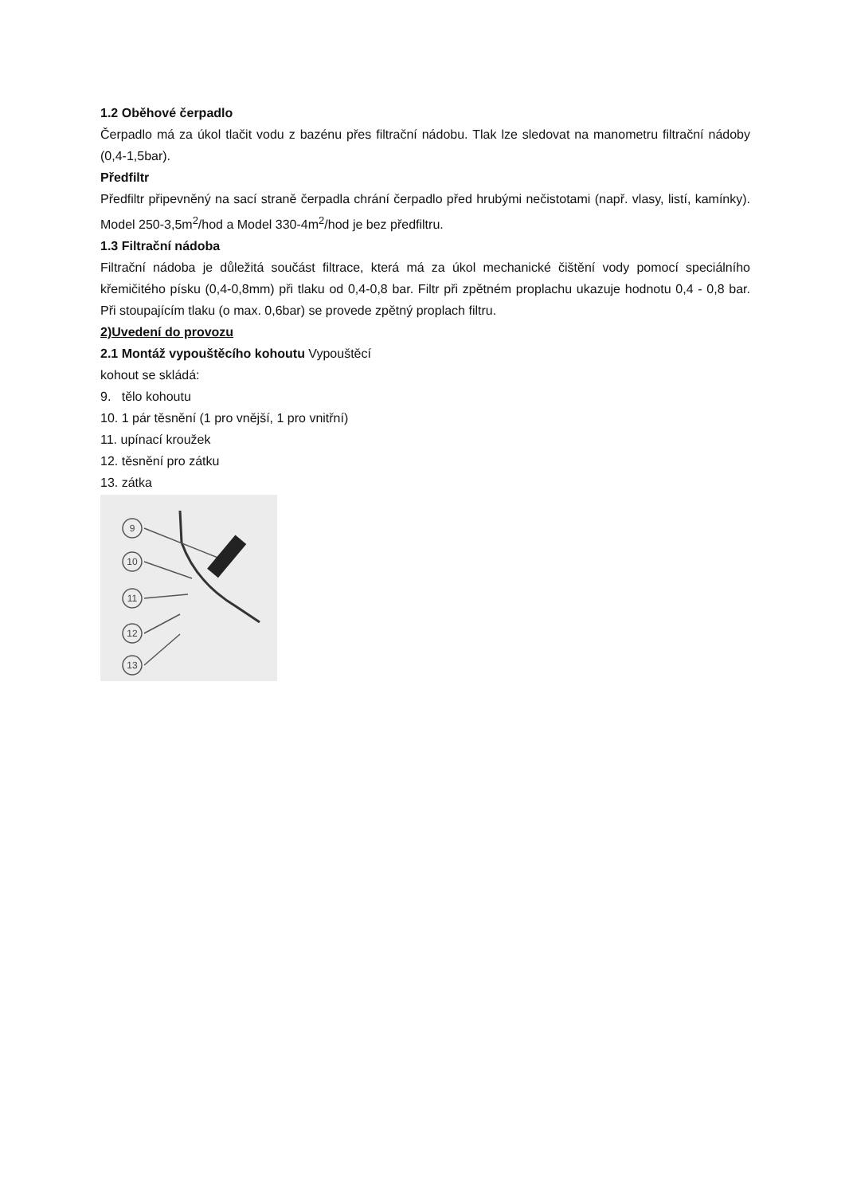1.2 Oběhové čerpadlo
Čerpadlo má za úkol tlačit vodu z bazénu přes filtrační nádobu. Tlak lze sledovat na manometru filtrační nádoby (0,4-1,5bar).
Předfiltr
Předfiltr připevněný na sací straně čerpadla chrání čerpadlo před hrubými nečistotami (např. vlasy, listí, kamínky). Model 250-3,5m<sup>2</sup>/hod a Model 330-4m<sup>2</sup>/hod je bez předfiltru.
1.3 Filtrační nádoba
Filtrační nádoba je důležitá součást filtrace, která má za úkol mechanické čištění vody pomocí speciálního křemičitého písku (0,4-0,8mm) při tlaku od 0,4-0,8 bar. Filtr při zpětném proplachu ukazuje hodnotu 0,4 - 0,8 bar. Při stoupajícím tlaku (o max. 0,6bar) se provede zpětný proplach filtru.
2)Uvedení do provozu
2.1 Montáž vypouštěcího kohoutu Vypouštěcí
kohout se skládá:
9. tělo kohoutu
10. 1 pár těsnění (1 pro vnější, 1 pro vnitřní)
11. upínací kroužek
12. těsnění pro zátku
13. zátka
9
10
11
12
13